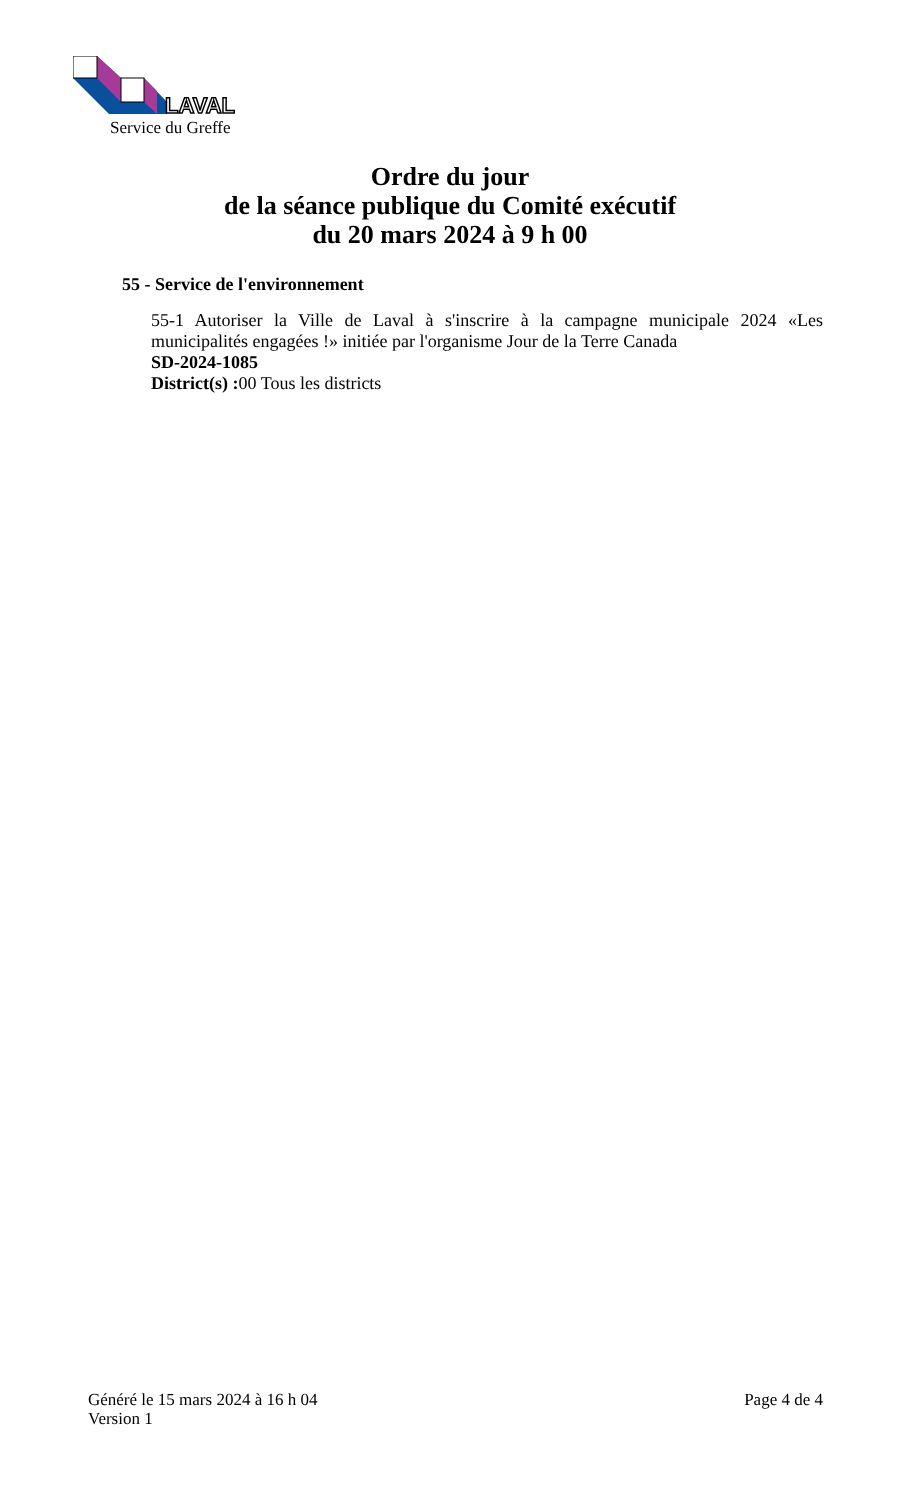LAVAL
Service du Greffe
Ordre du jour
de la séance publique du Comité exécutif
du 20 mars 2024 à 9 h 00
55 - Service de l'environnement
55-1 Autoriser la Ville de Laval à s'inscrire à la campagne municipale 2024 «Les municipalités engagées !» initiée par l'organisme Jour de la Terre Canada
SD-2024-1085
District(s) : 00 Tous les districts
Généré le 15 mars 2024 à 16 h 04
Version 1
Page 4 de 4